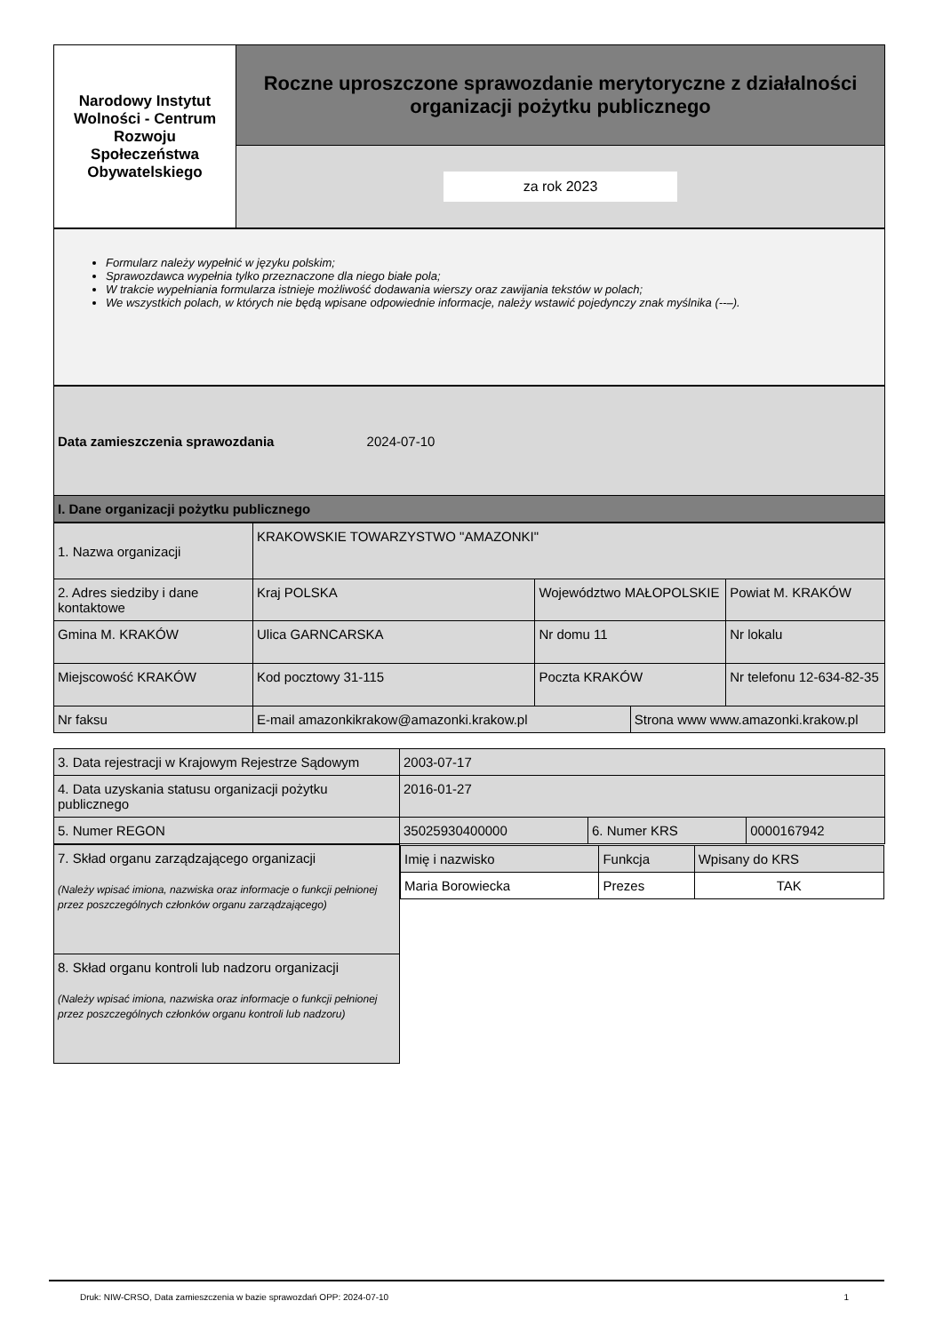| Narodowy Instytut Wolności - Centrum Rozwoju Społeczeństwa Obywatelskiego | Roczne uproszczone sprawozdanie merytoryczne z działalności organizacji pożytku publicznego |
| | za rok 2023 |
Formularz należy wypełnić w języku polskim;
Sprawozdawca wypełnia tylko przeznaczone dla niego białe pola;
W trakcie wypełniania formularza istnieje możliwość dodawania wierszy oraz zawijania tekstów w polach;
We wszystkich polach, w których nie będą wpisane odpowiednie informacje, należy wstawić pojedynczy znak myślnika (--–).
| Data zamieszczenia sprawozdania 2024-07-10 |
| I. Dane organizacji pożytku publicznego |
| 1. Nazwa organizacji | KRAKOWSKIE TOWARZYSTWO "AMAZONKI" | | | |
| 2. Adres siedziby i dane kontaktowe | Kraj POLSKA | Województwo MAŁOPOLSKIE | | Powiat M. KRAKÓW |
| Gmina M. KRAKÓW | Ulica GARNCARSKA | Nr domu 11 | | Nr lokalu |
| Miejscowość KRAKÓW | Kod pocztowy 31-115 | Poczta KRAKÓW | | Nr telefonu 12-634-82-35 |
| Nr faksu | E-mail amazonkikrakow@amazonki.krakow.pl | | Strona www www.amazonki.krakow.pl | |
| 3. Data rejestracji w Krajowym Rejestrze Sądowym | 2003-07-17 | | |
| 4. Data uzyskania statusu organizacji pożytku publicznego | 2016-01-27 | | |
| 5. Numer REGON | 35025930400000 | 6. Numer KRS | 0000167942 |
| 7. Skład organu zarządzającego organizacji (Należy wpisać imiona, nazwiska oraz informacje o funkcji pełnionej przez poszczególnych członków organu zarządzającego) | / Imię i nazwisko / Funkcja / Wpisany do KRS / / Maria Borowiecka / Prezes / TAK / |
| 8. Skład organu kontroli lub nadzoru organizacji (Należy wpisać imiona, nazwiska oraz informacje o funkcji pełnionej przez poszczególnych członków organu kontroli lub nadzoru) | |
Druk: NIW-CRSO, Data zamieszczenia w bazie sprawozdań OPP: 2024-07-10 1